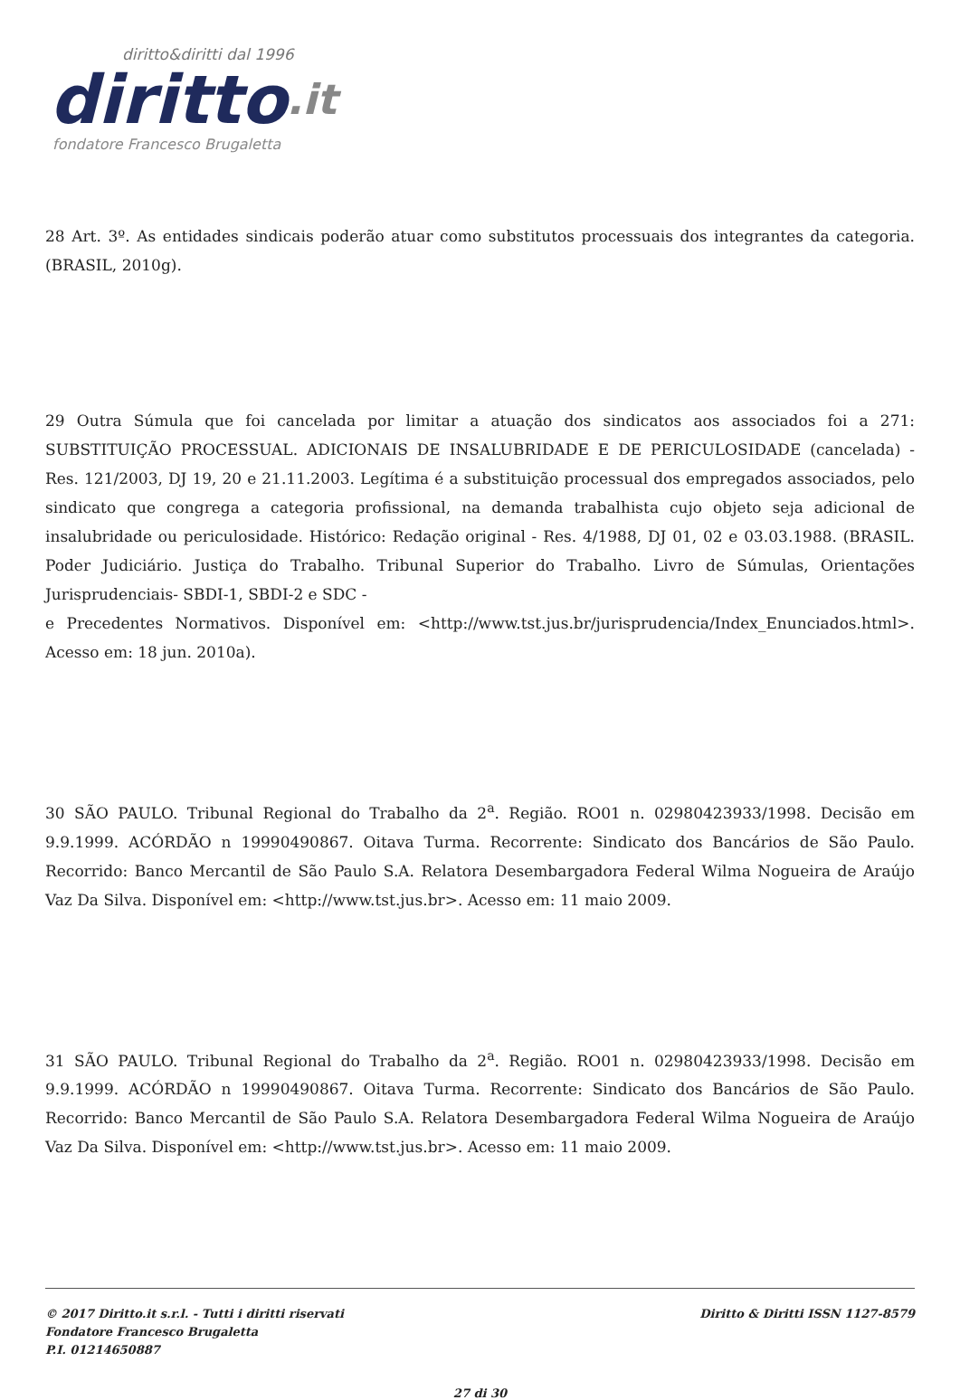diritto&diritti dal 1996
diritto.it
fondatore Francesco Brugaletta
28 Art. 3º. As entidades sindicais poderão atuar como substitutos processuais dos integrantes da categoria. (BRASIL, 2010g).
29 Outra Súmula que foi cancelada por limitar a atuação dos sindicatos aos associados foi a 271: SUBSTITUIÇÃO PROCESSUAL. ADICIONAIS DE INSALUBRIDADE E DE PERICULOSIDADE (cancelada) - Res. 121/2003, DJ 19, 20 e 21.11.2003. Legítima é a substituição processual dos empregados associados, pelo sindicato que congrega a categoria profissional, na demanda trabalhista cujo objeto seja adicional de insalubridade ou periculosidade. Histórico: Redação original - Res. 4/1988, DJ 01, 02 e 03.03.1988. (BRASIL. Poder Judiciário. Justiça do Trabalho. Tribunal Superior do Trabalho. Livro de Súmulas, Orientações Jurisprudenciais- SBDI-1, SBDI-2 e SDC -
e Precedentes Normativos. Disponível em: <http://www.tst.jus.br/jurisprudencia/Index_Enunciados.html>. Acesso em: 18 jun. 2010a).
30 SÃO PAULO. Tribunal Regional do Trabalho da 2<sup>a</sup>. Região. RO01 n. 02980423933/1998. Decisão em 9.9.1999. ACÓRDÃO n 19990490867. Oitava Turma. Recorrente: Sindicato dos Bancários de São Paulo. Recorrido: Banco Mercantil de São Paulo S.A. Relatora Desembargadora Federal Wilma Nogueira de Araújo Vaz Da Silva. Disponível em: <http://www.tst.jus.br>. Acesso em: 11 maio 2009.
31 SÃO PAULO. Tribunal Regional do Trabalho da 2<sup>a</sup>. Região. RO01 n. 02980423933/1998. Decisão em 9.9.1999. ACÓRDÃO n 19990490867. Oitava Turma. Recorrente: Sindicato dos Bancários de São Paulo. Recorrido: Banco Mercantil de São Paulo S.A. Relatora Desembargadora Federal Wilma Nogueira de Araújo Vaz Da Silva. Disponível em: <http://www.tst.jus.br>. Acesso em: 11 maio 2009.
© 2017 Diritto.it s.r.l. - Tutti i diritti riservati
Fondatore Francesco Brugaletta
P.I. 01214650887
Diritto & Diritti ISSN 1127-8579
27 di 30